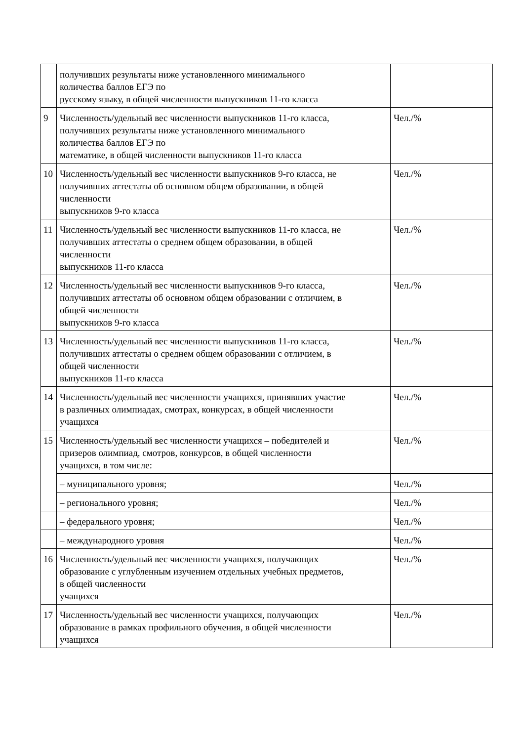| | получивших результаты ниже установленного минимального количества баллов ЕГЭ по русскому языку, в общей численности выпускников 11-го класса | |
| 9 | Численность/удельный вес численности выпускников 11-го класса, получивших результаты ниже установленного минимального количества баллов ЕГЭ по математике, в общей численности выпускников 11-го класса | Чел./% |
| 10 | Численность/удельный вес численности выпускников 9-го класса, не получивших аттестаты об основном общем образовании, в общей численности выпускников 9-го класса | Чел./% |
| 11 | Численность/удельный вес численности выпускников 11-го класса, не получивших аттестаты о среднем общем образовании, в общей численности выпускников 11-го класса | Чел./% |
| 12 | Численность/удельный вес численности выпускников 9-го класса, получивших аттестаты об основном общем образовании с отличием, в общей численности выпускников 9-го класса | Чел./% |
| 13 | Численность/удельный вес численности выпускников 11-го класса, получивших аттестаты о среднем общем образовании с отличием, в общей численности выпускников 11-го класса | Чел./% |
| 14 | Численность/удельный вес численности учащихся, принявших участие в различных олимпиадах, смотрах, конкурсах, в общей численности учащихся | Чел./% |
| 15 | Численность/удельный вес численности учащихся – победителей и призеров олимпиад, смотров, конкурсов, в общей численности учащихся, в том числе: | Чел./% |
| | – муниципального уровня; | Чел./% |
| | – регионального уровня; | Чел./% |
| | – федерального уровня; | Чел./% |
| | – международного уровня | Чел./% |
| 16 | Численность/удельный вес численности учащихся, получающих образование с углубленным изучением отдельных учебных предметов, в общей численности учащихся | Чел./% |
| 17 | Численность/удельный вес численности учащихся, получающих образование в рамках профильного обучения, в общей численности учащихся | Чел./% |